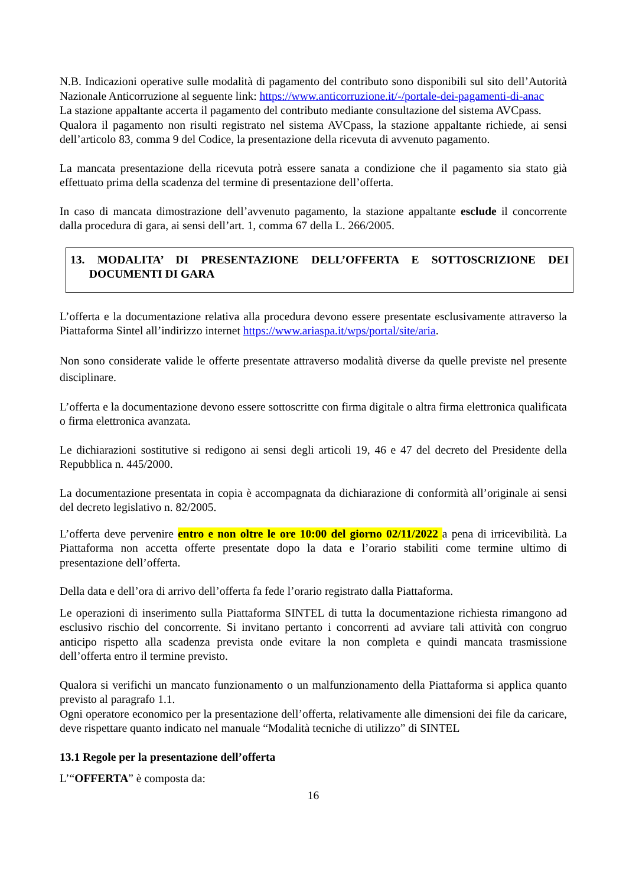N.B. Indicazioni operative sulle modalità di pagamento del contributo sono disponibili sul sito dell’Autorità Nazionale Anticorruzione al seguente link: https://www.anticorruzione.it/-/portale-dei-pagamenti-di-anac
La stazione appaltante accerta il pagamento del contributo mediante consultazione del sistema AVCpass.
Qualora il pagamento non risulti registrato nel sistema AVCpass, la stazione appaltante richiede, ai sensi dell’articolo 83, comma 9 del Codice, la presentazione della ricevuta di avvenuto pagamento.
La mancata presentazione della ricevuta potrà essere sanata a condizione che il pagamento sia stato già effettuato prima della scadenza del termine di presentazione dell’offerta.
In caso di mancata dimostrazione dell’avvenuto pagamento, la stazione appaltante esclude il concorrente dalla procedura di gara, ai sensi dell’art. 1, comma 67 della L. 266/2005.
13. MODALITA’ DI PRESENTAZIONE DELL’OFFERTA E SOTTOSCRIZIONE DEI DOCUMENTI DI GARA
L’offerta e la documentazione relativa alla procedura devono essere presentate esclusivamente attraverso la Piattaforma Sintel all’indirizzo internet https://www.ariaspa.it/wps/portal/site/aria.
Non sono considerate valide le offerte presentate attraverso modalità diverse da quelle previste nel presente disciplinare.
L’offerta e la documentazione devono essere sottoscritte con firma digitale o altra firma elettronica qualificata o firma elettronica avanzata.
Le dichiarazioni sostitutive si redigono ai sensi degli articoli 19, 46 e 47 del decreto del Presidente della Repubblica n. 445/2000.
La documentazione presentata in copia è accompagnata da dichiarazione di conformità all’originale ai sensi del decreto legislativo n. 82/2005.
L’offerta deve pervenire entro e non oltre le ore 10:00 del giorno 02/11/2022 a pena di irricevibilità. La Piattaforma non accetta offerte presentate dopo la data e l’orario stabiliti come termine ultimo di presentazione dell’offerta.
Della data e dell’ora di arrivo dell’offerta fa fede l’orario registrato dalla Piattaforma.
Le operazioni di inserimento sulla Piattaforma SINTEL di tutta la documentazione richiesta rimangono ad esclusivo rischio del concorrente. Si invitano pertanto i concorrenti ad avviare tali attività con congruo anticipo rispetto alla scadenza prevista onde evitare la non completa e quindi mancata trasmissione dell’offerta entro il termine previsto.
Qualora si verifichi un mancato funzionamento o un malfunzionamento della Piattaforma si applica quanto previsto al paragrafo 1.1.
Ogni operatore economico per la presentazione dell’offerta, relativamente alle dimensioni dei file da caricare, deve rispettare quanto indicato nel manuale “Modalità tecniche di utilizzo” di SINTEL
13.1 Regole per la presentazione dell’offerta
L’“OFFERTA” è composta da:
16